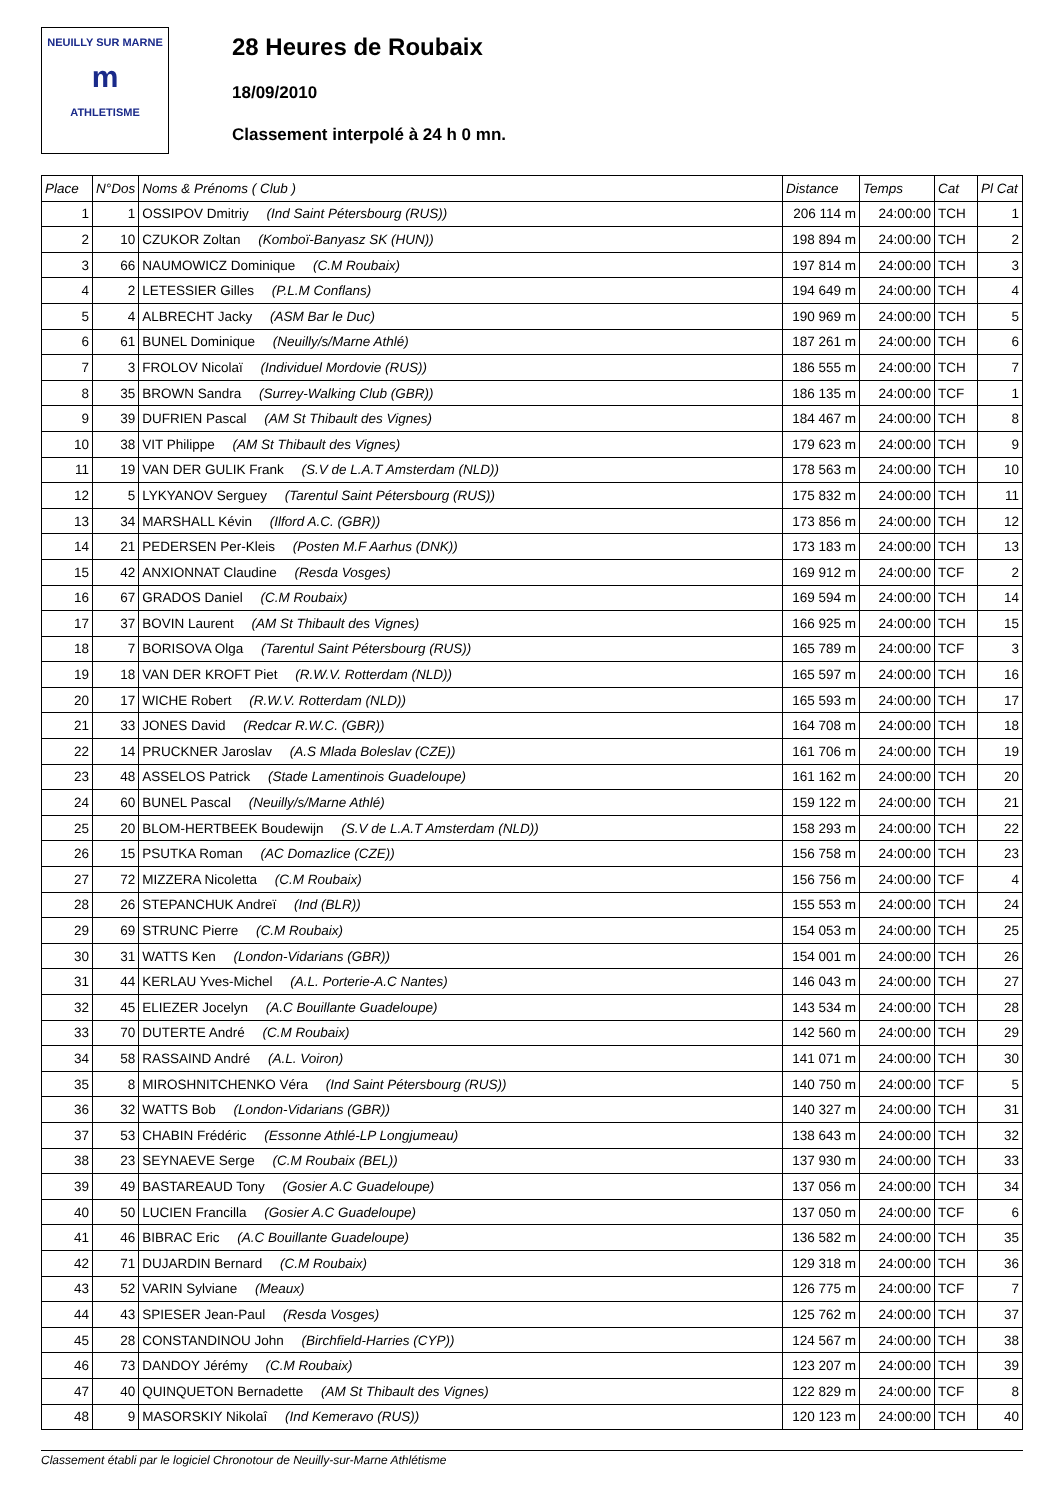NEUILLY SUR MARNE
m
ATHLETISME
28 Heures de Roubaix
18/09/2010
Classement interpolé à 24 h 0 mn.
| Place | N°Dos | Noms & Prénoms ( Club ) | Distance | Temps | Cat | Pl Cat |
| --- | --- | --- | --- | --- | --- | --- |
| 1 | 1 | OSSIPOV Dmitriy (Ind Saint Pétersbourg (RUS)) | 206 114 m | 24:00:00 | TCH | 1 |
| 2 | 10 | CZUKOR Zoltan (Komboï-Banyasz SK (HUN)) | 198 894 m | 24:00:00 | TCH | 2 |
| 3 | 66 | NAUMOWICZ Dominique (C.M Roubaix) | 197 814 m | 24:00:00 | TCH | 3 |
| 4 | 2 | LETESSIER Gilles (P.L.M Conflans) | 194 649 m | 24:00:00 | TCH | 4 |
| 5 | 4 | ALBRECHT Jacky (ASM Bar le Duc) | 190 969 m | 24:00:00 | TCH | 5 |
| 6 | 61 | BUNEL Dominique (Neuilly/s/Marne Athlé) | 187 261 m | 24:00:00 | TCH | 6 |
| 7 | 3 | FROLOV Nicolaï (Individuel Mordovie (RUS)) | 186 555 m | 24:00:00 | TCH | 7 |
| 8 | 35 | BROWN Sandra (Surrey-Walking Club (GBR)) | 186 135 m | 24:00:00 | TCF | 1 |
| 9 | 39 | DUFRIEN Pascal (AM St Thibault des Vignes) | 184 467 m | 24:00:00 | TCH | 8 |
| 10 | 38 | VIT Philippe (AM St Thibault des Vignes) | 179 623 m | 24:00:00 | TCH | 9 |
| 11 | 19 | VAN DER GULIK Frank (S.V de L.A.T Amsterdam (NLD)) | 178 563 m | 24:00:00 | TCH | 10 |
| 12 | 5 | LYKYANOV Serguey (Tarentul Saint Pétersbourg (RUS)) | 175 832 m | 24:00:00 | TCH | 11 |
| 13 | 34 | MARSHALL Kévin (Ilford A.C. (GBR)) | 173 856 m | 24:00:00 | TCH | 12 |
| 14 | 21 | PEDERSEN Per-Kleis (Posten M.F Aarhus (DNK)) | 173 183 m | 24:00:00 | TCH | 13 |
| 15 | 42 | ANXIONNAT Claudine (Resda Vosges) | 169 912 m | 24:00:00 | TCF | 2 |
| 16 | 67 | GRADOS Daniel (C.M Roubaix) | 169 594 m | 24:00:00 | TCH | 14 |
| 17 | 37 | BOVIN Laurent (AM St Thibault des Vignes) | 166 925 m | 24:00:00 | TCH | 15 |
| 18 | 7 | BORISOVA Olga (Tarentul Saint Pétersbourg (RUS)) | 165 789 m | 24:00:00 | TCF | 3 |
| 19 | 18 | VAN DER KROFT Piet (R.W.V. Rotterdam (NLD)) | 165 597 m | 24:00:00 | TCH | 16 |
| 20 | 17 | WICHE Robert (R.W.V. Rotterdam (NLD)) | 165 593 m | 24:00:00 | TCH | 17 |
| 21 | 33 | JONES David (Redcar R.W.C. (GBR)) | 164 708 m | 24:00:00 | TCH | 18 |
| 22 | 14 | PRUCKNER Jaroslav (A.S Mlada Boleslav (CZE)) | 161 706 m | 24:00:00 | TCH | 19 |
| 23 | 48 | ASSELOS Patrick (Stade Lamentinois Guadeloupe) | 161 162 m | 24:00:00 | TCH | 20 |
| 24 | 60 | BUNEL Pascal (Neuilly/s/Marne Athlé) | 159 122 m | 24:00:00 | TCH | 21 |
| 25 | 20 | BLOM-HERTBEEK Boudewijn (S.V de L.A.T Amsterdam (NLD)) | 158 293 m | 24:00:00 | TCH | 22 |
| 26 | 15 | PSUTKA Roman (AC Domazlice (CZE)) | 156 758 m | 24:00:00 | TCH | 23 |
| 27 | 72 | MIZZERA Nicoletta (C.M Roubaix) | 156 756 m | 24:00:00 | TCF | 4 |
| 28 | 26 | STEPANCHUK Andreï (Ind (BLR)) | 155 553 m | 24:00:00 | TCH | 24 |
| 29 | 69 | STRUNC Pierre (C.M Roubaix) | 154 053 m | 24:00:00 | TCH | 25 |
| 30 | 31 | WATTS Ken (London-Vidarians (GBR)) | 154 001 m | 24:00:00 | TCH | 26 |
| 31 | 44 | KERLAU Yves-Michel (A.L. Porterie-A.C Nantes) | 146 043 m | 24:00:00 | TCH | 27 |
| 32 | 45 | ELIEZER Jocelyn (A.C Bouillante Guadeloupe) | 143 534 m | 24:00:00 | TCH | 28 |
| 33 | 70 | DUTERTE André (C.M Roubaix) | 142 560 m | 24:00:00 | TCH | 29 |
| 34 | 58 | RASSAIND André (A.L. Voiron) | 141 071 m | 24:00:00 | TCH | 30 |
| 35 | 8 | MIROSHNITCHENKO Véra (Ind Saint Pétersbourg (RUS)) | 140 750 m | 24:00:00 | TCF | 5 |
| 36 | 32 | WATTS Bob (London-Vidarians (GBR)) | 140 327 m | 24:00:00 | TCH | 31 |
| 37 | 53 | CHABIN Frédéric (Essonne Athlé-LP Longjumeau) | 138 643 m | 24:00:00 | TCH | 32 |
| 38 | 23 | SEYNAEVE Serge (C.M Roubaix (BEL)) | 137 930 m | 24:00:00 | TCH | 33 |
| 39 | 49 | BASTAREAUD Tony (Gosier A.C Guadeloupe) | 137 056 m | 24:00:00 | TCH | 34 |
| 40 | 50 | LUCIEN Francilla (Gosier A.C Guadeloupe) | 137 050 m | 24:00:00 | TCF | 6 |
| 41 | 46 | BIBRAC Eric (A.C Bouillante Guadeloupe) | 136 582 m | 24:00:00 | TCH | 35 |
| 42 | 71 | DUJARDIN Bernard (C.M Roubaix) | 129 318 m | 24:00:00 | TCH | 36 |
| 43 | 52 | VARIN Sylviane (Meaux) | 126 775 m | 24:00:00 | TCF | 7 |
| 44 | 43 | SPIESER Jean-Paul (Resda Vosges) | 125 762 m | 24:00:00 | TCH | 37 |
| 45 | 28 | CONSTANDINOU John (Birchfield-Harries (CYP)) | 124 567 m | 24:00:00 | TCH | 38 |
| 46 | 73 | DANDOY Jérémy (C.M Roubaix) | 123 207 m | 24:00:00 | TCH | 39 |
| 47 | 40 | QUINQUETON Bernadette (AM St Thibault des Vignes) | 122 829 m | 24:00:00 | TCF | 8 |
| 48 | 9 | MASORSKIY Nikolaî (Ind Kemeravo (RUS)) | 120 123 m | 24:00:00 | TCH | 40 |
Classement établi par le logiciel Chronotour de Neuilly-sur-Marne Athlétisme